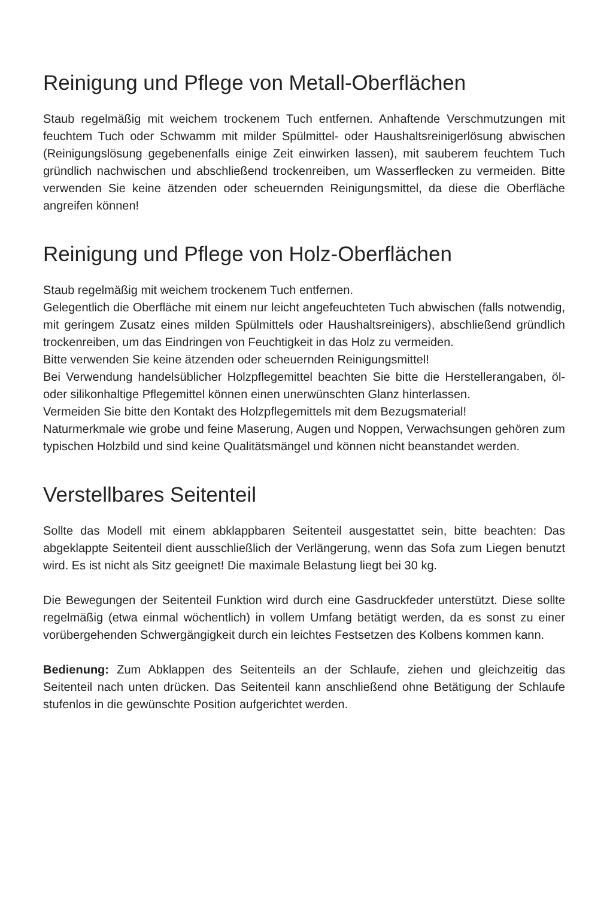Reinigung und Pflege von Metall-Oberflächen
Staub regelmäßig mit weichem trockenem Tuch entfernen. Anhaftende Verschmutzungen mit feuchtem Tuch oder Schwamm mit milder Spülmittel- oder Haushaltsreinigerlösung abwischen (Reinigungslösung gegebenenfalls einige Zeit einwirken lassen), mit sauberem feuchtem Tuch gründlich nachwischen und abschließend trockenreiben, um Wasserflecken zu vermeiden. Bitte verwenden Sie keine ätzenden oder scheuernden Reinigungsmittel, da diese die Oberfläche angreifen können!
Reinigung und Pflege von Holz-Oberflächen
Staub regelmäßig mit weichem trockenem Tuch entfernen.
Gelegentlich die Oberfläche mit einem nur leicht angefeuchteten Tuch abwischen (falls notwendig, mit geringem Zusatz eines milden Spülmittels oder Haushaltsreinigers), abschließend gründlich trockenreiben, um das Eindringen von Feuchtigkeit in das Holz zu vermeiden.
Bitte verwenden Sie keine ätzenden oder scheuernden Reinigungsmittel!
Bei Verwendung handelsüblicher Holzpflegemittel beachten Sie bitte die Herstellerangaben, öl- oder silikonhaltige Pflegemittel können einen unerwünschten Glanz hinterlassen.
Vermeiden Sie bitte den Kontakt des Holzpflegemittels mit dem Bezugsmaterial!
Naturmerkmale wie grobe und feine Maserung, Augen und Noppen, Verwachsungen gehören zum typischen Holzbild und sind keine Qualitätsmängel und können nicht beanstandet werden.
Verstellbares Seitenteil
Sollte das Modell mit einem abklappbaren Seitenteil ausgestattet sein, bitte beachten: Das abgeklappte Seitenteil dient ausschließlich der Verlängerung, wenn das Sofa zum Liegen benutzt wird. Es ist nicht als Sitz geeignet! Die maximale Belastung liegt bei 30 kg.
Die Bewegungen der Seitenteil Funktion wird durch eine Gasdruckfeder unterstützt. Diese sollte regelmäßig (etwa einmal wöchentlich) in vollem Umfang betätigt werden, da es sonst zu einer vorübergehenden Schwergängigkeit durch ein leichtes Festsetzen des Kolbens kommen kann.
Bedienung: Zum Abklappen des Seitenteils an der Schlaufe, ziehen und gleichzeitig das Seitenteil nach unten drücken. Das Seitenteil kann anschließend ohne Betätigung der Schlaufe stufenlos in die gewünschte Position aufgerichtet werden.